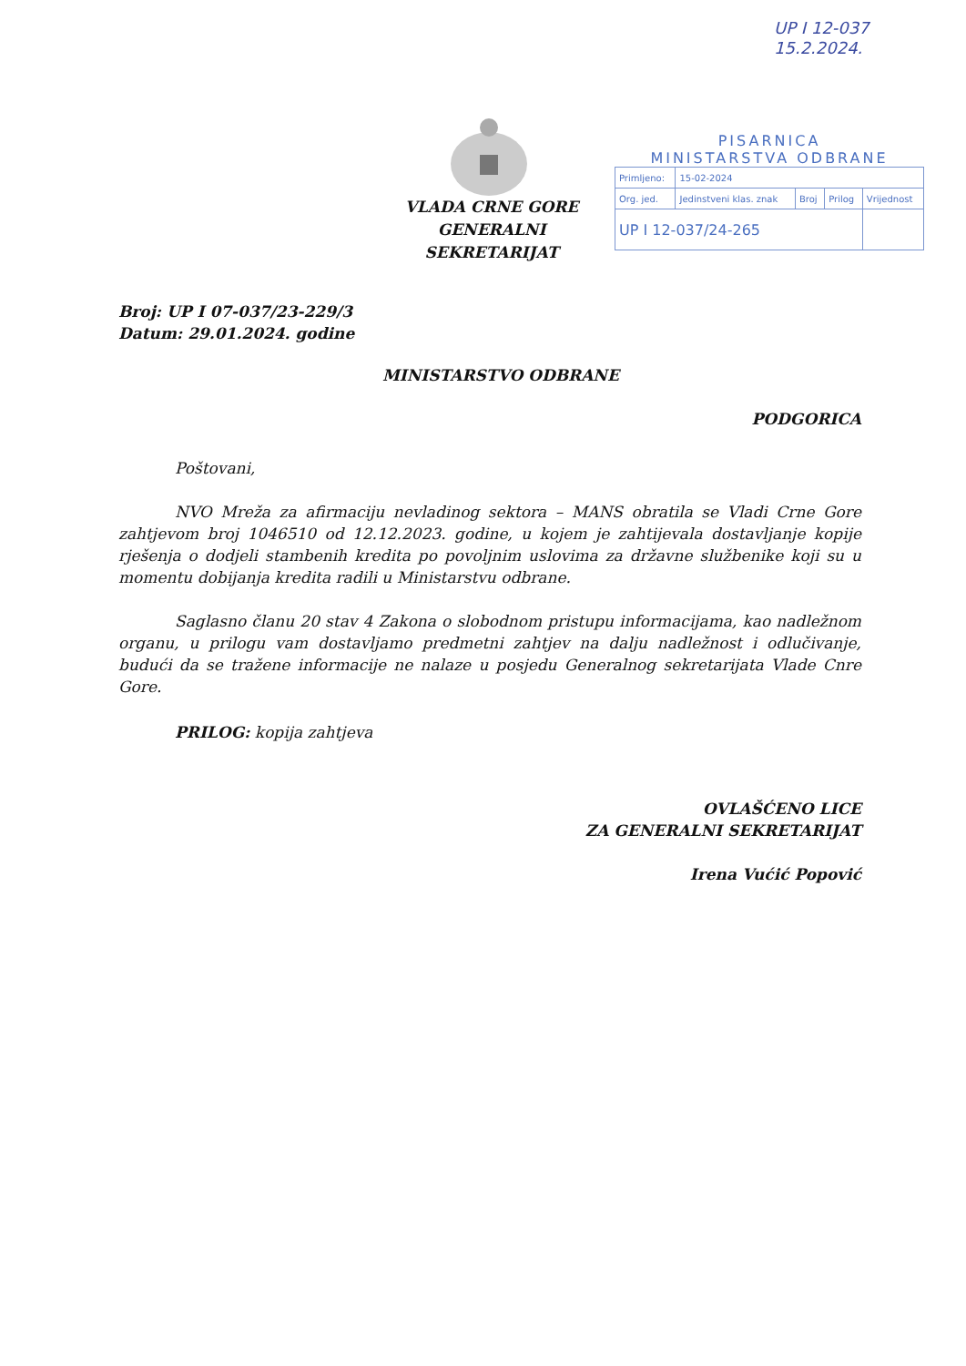UP I 12-037
15.2.2024.
PISARNICA
MINISTARSTVA ODBRANE
| Primljeno: | 15-02-2024 | | | |
| Org. jed. | Jedinstveni klas. znak | Broj | Prilog | Vrijednost |
| UP I 12-037/24-265 | | | | |
VLADA CRNE GORE
GENERALNI SEKRETARIJAT
Broj: UP I 07-037/23-229/3
Datum: 29.01.2024. godine
MINISTARSTVO ODBRANE
PODGORICA
Poštovani,
NVO Mreža za afirmaciju nevladinog sektora – MANS obratila se Vladi Crne Gore zahtjevom broj 1046510 od 12.12.2023. godine, u kojem je zahtijevala dostavljanje kopije rješenja o dodjeli stambenih kredita po povoljnim uslovima za državne službenike koji su u momentu dobijanja kredita radili u Ministarstvu odbrane.
Saglasno članu 20 stav 4 Zakona o slobodnom pristupu informacijama, kao nadležnom organu, u prilogu vam dostavljamo predmetni zahtjev na dalju nadležnost i odlučivanje, budući da se tražene informacije ne nalaze u posjedu Generalnog sekretarijata Vlade Cnre Gore.
PRILOG: kopija zahtjeva
OVLAŠĆENO LICE
ZA GENERALNI SEKRETARIJAT
Irena Vućić Popović